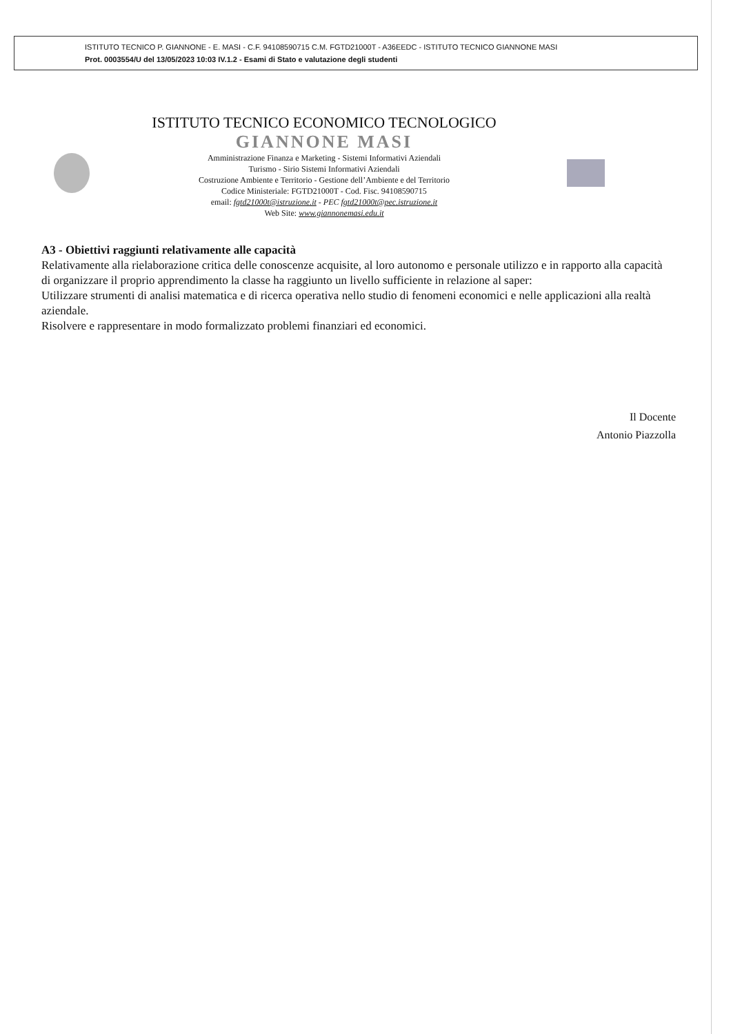ISTITUTO TECNICO P. GIANNONE - E. MASI - C.F. 94108590715 C.M. FGTD21000T - A36EEDC - ISTITUTO TECNICO GIANNONE MASI
Prot. 0003554/U del 13/05/2023 10:03 IV.1.2 - Esami di Stato e valutazione degli studenti
ISTITUTO TECNICO ECONOMICO TECNOLOGICO
GIANNONE MASI
Amministrazione Finanza e Marketing - Sistemi Informativi Aziendali
Turismo - Sirio Sistemi Informativi Aziendali
Costruzione Ambiente e Territorio - Gestione dell’Ambiente e del Territorio
Codice Ministeriale: FGTD21000T - Cod. Fisc. 94108590715
email: fgtd21000t@istruzione.it - PEC fgtd21000t@pec.istruzione.it
Web Site: www.giannonemasi.edu.it
A3 - Obiettivi raggiunti relativamente alle capacità
Relativamente alla rielaborazione critica delle conoscenze acquisite, al loro autonomo e personale utilizzo e in rapporto alla capacità di organizzare il proprio apprendimento la classe ha raggiunto un livello sufficiente in relazione al saper:
Utilizzare strumenti di analisi matematica e di ricerca operativa nello studio di fenomeni economici e nelle applicazioni alla realtà aziendale.
Risolvere e rappresentare in modo formalizzato problemi finanziari ed economici.
Il Docente
Antonio Piazzolla